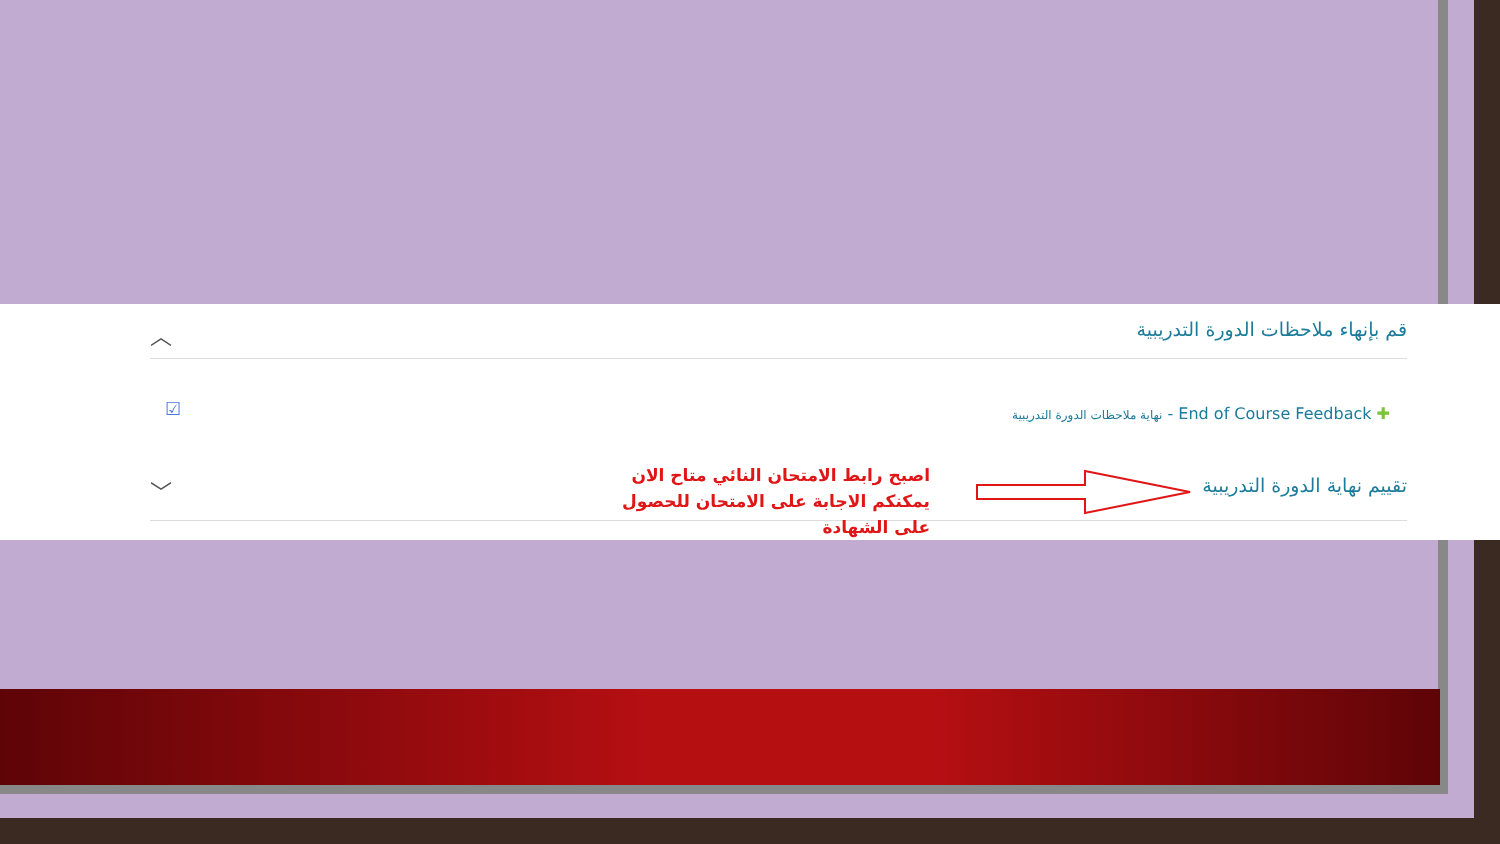قم بإنهاء ملاحظات الدورة التدريبية ︿
☑
نهاية ملاحظات الدورة التدريبية - End of Course Feedback ✚
تقييم نهاية الدورة التدريبية ﹀
اصبح رابط الامتحان النائي متاح الان يمكنكم الاجابة على الامتحان للحصول على الشهادة